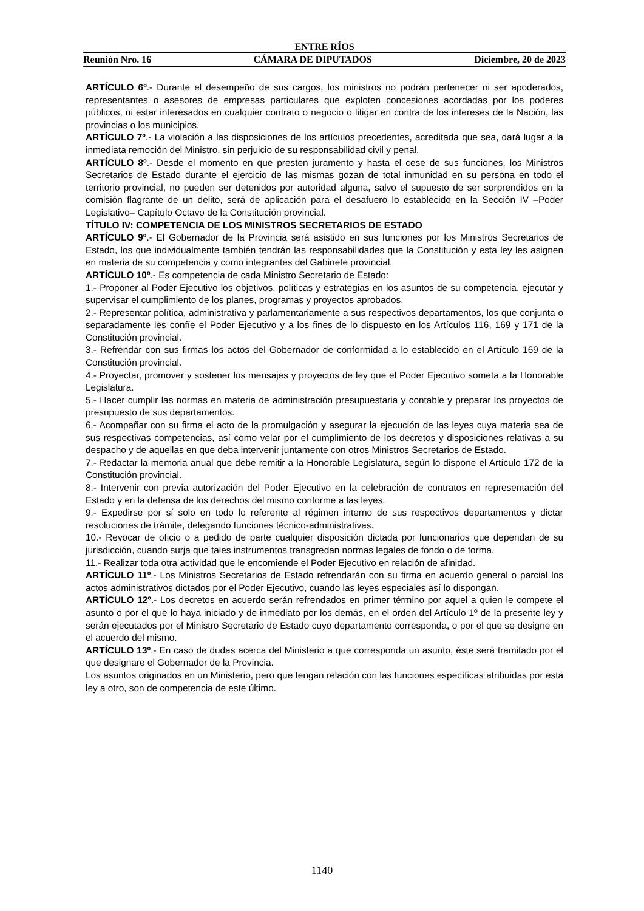ENTRE RÍOS
Reunión Nro. 16 CÁMARA DE DIPUTADOS Diciembre, 20 de 2023
ARTÍCULO 6º.- Durante el desempeño de sus cargos, los ministros no podrán pertenecer ni ser apoderados, representantes o asesores de empresas particulares que exploten concesiones acordadas por los poderes públicos, ni estar interesados en cualquier contrato o negocio o litigar en contra de los intereses de la Nación, las provincias o los municipios.
ARTÍCULO 7º.- La violación a las disposiciones de los artículos precedentes, acreditada que sea, dará lugar a la inmediata remoción del Ministro, sin perjuicio de su responsabilidad civil y penal.
ARTÍCULO 8º.- Desde el momento en que presten juramento y hasta el cese de sus funciones, los Ministros Secretarios de Estado durante el ejercicio de las mismas gozan de total inmunidad en su persona en todo el territorio provincial, no pueden ser detenidos por autoridad alguna, salvo el supuesto de ser sorprendidos en la comisión flagrante de un delito, será de aplicación para el desafuero lo establecido en la Sección IV –Poder Legislativo– Capítulo Octavo de la Constitución provincial.
TÍTULO IV: COMPETENCIA DE LOS MINISTROS SECRETARIOS DE ESTADO
ARTÍCULO 9º.- El Gobernador de la Provincia será asistido en sus funciones por los Ministros Secretarios de Estado, los que individualmente también tendrán las responsabilidades que la Constitución y esta ley les asignen en materia de su competencia y como integrantes del Gabinete provincial.
ARTÍCULO 10º.- Es competencia de cada Ministro Secretario de Estado:
1.- Proponer al Poder Ejecutivo los objetivos, políticas y estrategias en los asuntos de su competencia, ejecutar y supervisar el cumplimiento de los planes, programas y proyectos aprobados.
2.- Representar política, administrativa y parlamentariamente a sus respectivos departamentos, los que conjunta o separadamente les confíe el Poder Ejecutivo y a los fines de lo dispuesto en los Artículos 116, 169 y 171 de la Constitución provincial.
3.- Refrendar con sus firmas los actos del Gobernador de conformidad a lo establecido en el Artículo 169 de la Constitución provincial.
4.- Proyectar, promover y sostener los mensajes y proyectos de ley que el Poder Ejecutivo someta a la Honorable Legislatura.
5.- Hacer cumplir las normas en materia de administración presupuestaria y contable y preparar los proyectos de presupuesto de sus departamentos.
6.- Acompañar con su firma el acto de la promulgación y asegurar la ejecución de las leyes cuya materia sea de sus respectivas competencias, así como velar por el cumplimiento de los decretos y disposiciones relativas a su despacho y de aquellas en que deba intervenir juntamente con otros Ministros Secretarios de Estado.
7.- Redactar la memoria anual que debe remitir a la Honorable Legislatura, según lo dispone el Artículo 172 de la Constitución provincial.
8.- Intervenir con previa autorización del Poder Ejecutivo en la celebración de contratos en representación del Estado y en la defensa de los derechos del mismo conforme a las leyes.
9.- Expedirse por sí solo en todo lo referente al régimen interno de sus respectivos departamentos y dictar resoluciones de trámite, delegando funciones técnico-administrativas.
10.- Revocar de oficio o a pedido de parte cualquier disposición dictada por funcionarios que dependan de su jurisdicción, cuando surja que tales instrumentos transgredan normas legales de fondo o de forma.
11.- Realizar toda otra actividad que le encomiende el Poder Ejecutivo en relación de afinidad.
ARTÍCULO 11º.- Los Ministros Secretarios de Estado refrendarán con su firma en acuerdo general o parcial los actos administrativos dictados por el Poder Ejecutivo, cuando las leyes especiales así lo dispongan.
ARTÍCULO 12º.- Los decretos en acuerdo serán refrendados en primer término por aquel a quien le compete el asunto o por el que lo haya iniciado y de inmediato por los demás, en el orden del Artículo 1º de la presente ley y serán ejecutados por el Ministro Secretario de Estado cuyo departamento corresponda, o por el que se designe en el acuerdo del mismo.
ARTÍCULO 13º.- En caso de dudas acerca del Ministerio a que corresponda un asunto, éste será tramitado por el que designare el Gobernador de la Provincia.
Los asuntos originados en un Ministerio, pero que tengan relación con las funciones específicas atribuidas por esta ley a otro, son de competencia de este último.
1140